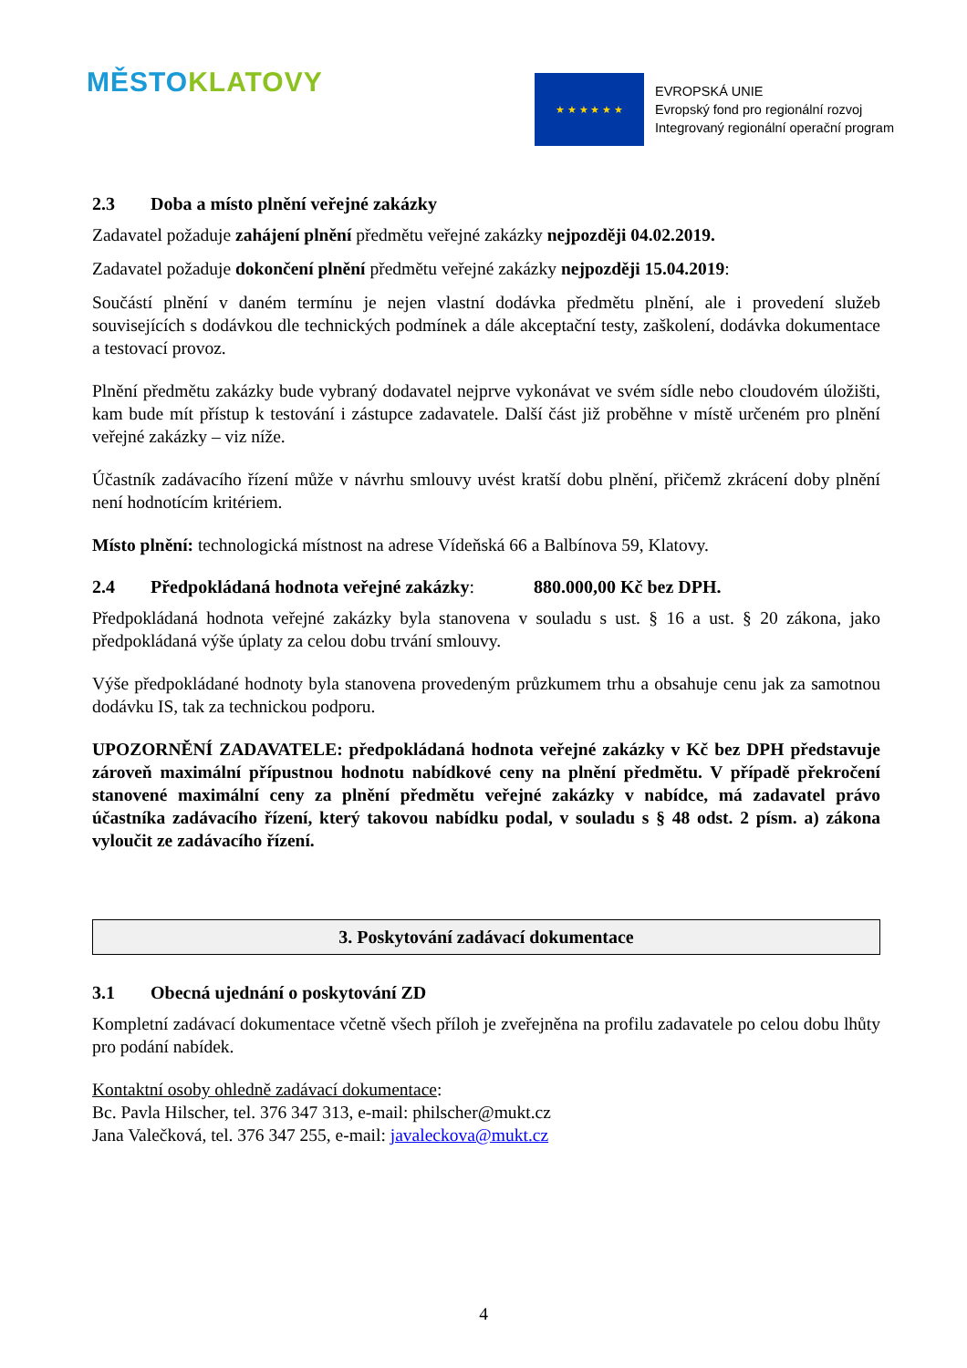MĚSTO KLATOVY
★ ★ ★ ★ ★ ★
EVROPSKÁ UNIE
Evropský fond pro regionální rozvoj
Integrovaný regionální operační program
2.3 Doba a místo plnění veřejné zakázky
Zadavatel požaduje zahájení plnění předmětu veřejné zakázky nejpozději 04.02.2019.
Zadavatel požaduje dokončení plnění předmětu veřejné zakázky nejpozději 15.04.2019:
Součástí plnění v daném termínu je nejen vlastní dodávka předmětu plnění, ale i provedení služeb souvisejících s dodávkou dle technických podmínek a dále akceptační testy, zaškolení, dodávka dokumentace a testovací provoz.
Plnění předmětu zakázky bude vybraný dodavatel nejprve vykonávat ve svém sídle nebo cloudovém úložišti, kam bude mít přístup k testování i zástupce zadavatele. Další část již proběhne v místě určeném pro plnění veřejné zakázky – viz níže.
Účastník zadávacího řízení může v návrhu smlouvy uvést kratší dobu plnění, přičemž zkrácení doby plnění není hodnotícím kritériem.
Místo plnění: technologická místnost na adrese Vídeňská 66 a Balbínova 59, Klatovy.
2.4 Předpokládaná hodnota veřejné zakázky: 880.000,00 Kč bez DPH.
Předpokládaná hodnota veřejné zakázky byla stanovena v souladu s ust. § 16 a ust. § 20 zákona, jako předpokládaná výše úplaty za celou dobu trvání smlouvy.
Výše předpokládané hodnoty byla stanovena provedeným průzkumem trhu a obsahuje cenu jak za samotnou dodávku IS, tak za technickou podporu.
UPOZORNĚNÍ ZADAVATELE: předpokládaná hodnota veřejné zakázky v Kč bez DPH představuje zároveň maximální přípustnou hodnotu nabídkové ceny na plnění předmětu. V případě překročení stanovené maximální ceny za plnění předmětu veřejné zakázky v nabídce, má zadavatel právo účastníka zadávacího řízení, který takovou nabídku podal, v souladu s § 48 odst. 2 písm. a) zákona vyloučit ze zadávacího řízení.
3. Poskytování zadávací dokumentace
3.1 Obecná ujednání o poskytování ZD
Kompletní zadávací dokumentace včetně všech příloh je zveřejněna na profilu zadavatele po celou dobu lhůty pro podání nabídek.
Kontaktní osoby ohledně zadávací dokumentace:
Bc. Pavla Hilscher, tel. 376 347 313, e-mail: philscher@mukt.cz
Jana Valečková, tel. 376 347 255, e-mail: javaleckova@mukt.cz
4